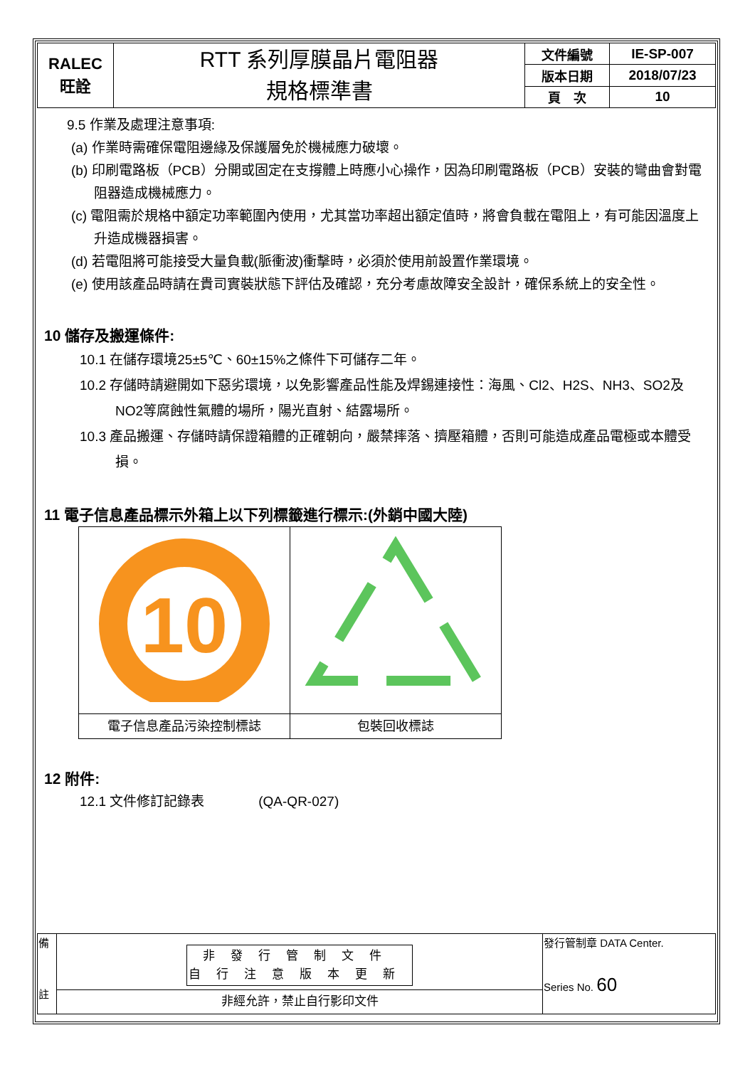| RALEC 旺詮 | RTT 系列厚膜晶片電阻器 規格標準書 | 文件編號 | IE-SP-007 |
| | | 版本日期 | 2018/07/23 |
| | | 頁 次 | 10 |
9.5 作業及處理注意事項:
(a) 作業時需確保電阻邊緣及保護層免於機械應力破壞。
(b) 印刷電路板（PCB）分開或固定在支撐體上時應小心操作，因為印刷電路板（PCB）安裝的彎曲會對電阻器造成機械應力。
(c) 電阻需於規格中額定功率範圍內使用，尤其當功率超出額定值時，將會負載在電阻上，有可能因溫度上升造成機器損害。
(d) 若電阻將可能接受大量負載(脈衝波)衝擊時，必須於使用前設置作業環境。
(e) 使用該產品時請在貴司實裝狀態下評估及確認，充分考慮故障安全設計，確保系統上的安全性。
10 儲存及搬運條件:
10.1 在儲存環境25±5℃、60±15%之條件下可儲存二年。
10.2 存儲時請避開如下惡劣環境，以免影響產品性能及焊錫連接性：海風、Cl2、H2S、NH3、SO2及NO2等腐蝕性氣體的場所，陽光直射、結露場所。
10.3 產品搬運、存儲時請保證箱體的正確朝向，嚴禁摔落、擠壓箱體，否則可能造成產品電極或本體受損。
11 電子信息產品標示外箱上以下列標籤進行標示:(外銷中國大陸)
| 10 | |
| 電子信息產品污染控制標誌 | 包裝回收標誌 |
12 附件:
12.1 文件修訂記錄表　　　　(QA-QR-027)
| 備 註 | 非發行管制文件 自行注意版本更新 | 發行管制章 DATA Center. Series No. 60 |
| | 非經允許，禁止自行影印文件 | |